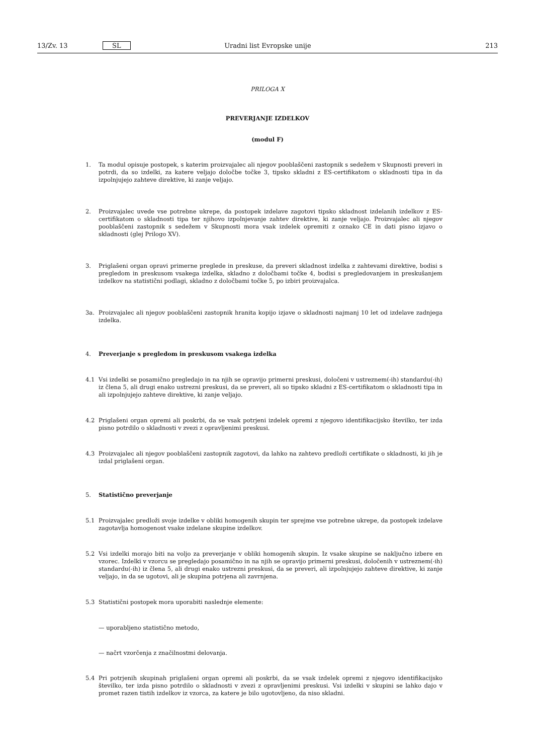13/Zv. 13 SL Uradni list Evropske unije 213
PRILOGA X
PREVERJANJE IZDELKOV
(modul F)
1. Ta modul opisuje postopek, s katerim proizvajalec ali njegov pooblaščeni zastopnik s sedežem v Skupnosti preveri in potrdi, da so izdelki, za katere veljajo določbe točke 3, tipsko skladni z ES-certifikatom o skladnosti tipa in da izpolnjujejo zahteve direktive, ki zanje veljajo.
2. Proizvajalec uvede vse potrebne ukrepe, da postopek izdelave zagotovi tipsko skladnost izdelanih izdelkov z ES-certifikatom o skladnosti tipa ter njihovo izpolnjevanje zahtev direktive, ki zanje veljajo. Proizvajalec ali njegov pooblaščeni zastopnik s sedežem v Skupnosti mora vsak izdelek opremiti z oznako CE in dati pisno izjavo o skladnosti (glej Prilogo XV).
3. Priglašeni organ opravi primerne preglede in preskuse, da preveri skladnost izdelka z zahtevami direktive, bodisi s pregledom in preskusom vsakega izdelka, skladno z določbami točke 4, bodisi s pregledovanjem in preskušanjem izdelkov na statistični podlagi, skladno z določbami točke 5, po izbiri proizvajalca.
3a. Proizvajalec ali njegov pooblaščeni zastopnik hranita kopijo izjave o skladnosti najmanj 10 let od izdelave zadnjega izdelka.
4. Preverjanje s pregledom in preskusom vsakega izdelka
4.1 Vsi izdelki se posamično pregledajo in na njih se opravijo primerni preskusi, določeni v ustreznem(-ih) standardu(-ih) iz člena 5, ali drugi enako ustrezni preskusi, da se preveri, ali so tipsko skladni z ES-certifikatom o skladnosti tipa in ali izpolnjujejo zahteve direktive, ki zanje veljajo.
4.2 Priglašeni organ opremi ali poskrbi, da se vsak potrjeni izdelek opremi z njegovo identifikacijsko številko, ter izda pisno potrdilo o skladnosti v zvezi z opravljenimi preskusi.
4.3 Proizvajalec ali njegov pooblaščeni zastopnik zagotovi, da lahko na zahtevo predloži certifikate o skladnosti, ki jih je izdal priglašeni organ.
5. Statistično preverjanje
5.1 Proizvajalec predloži svoje izdelke v obliki homogenih skupin ter sprejme vse potrebne ukrepe, da postopek izdelave zagotavlja homogenost vsake izdelane skupine izdelkov.
5.2 Vsi izdelki morajo biti na voljo za preverjanje v obliki homogenih skupin. Iz vsake skupine se naključno izbere en vzorec. Izdelki v vzorcu se pregledajo posamično in na njih se opravijo primerni preskusi, določenih v ustreznem(-ih) standardu(-ih) iz člena 5, ali drugi enako ustrezni preskusi, da se preveri, ali izpolnjujejo zahteve direktive, ki zanje veljajo, in da se ugotovi, ali je skupina potrjena ali zavrnjena.
5.3 Statistični postopek mora uporabiti naslednje elemente:
— uporabljeno statistično metodo,
— načrt vzorčenja z značilnostmi delovanja.
5.4 Pri potrjenih skupinah priglašeni organ opremi ali poskrbi, da se vsak izdelek opremi z njegovo identifikacijsko številko, ter izda pisno potrdilo o skladnosti v zvezi z opravljenimi preskusi. Vsi izdelki v skupini se lahko dajo v promet razen tistih izdelkov iz vzorca, za katere je bilo ugotovljeno, da niso skladni.